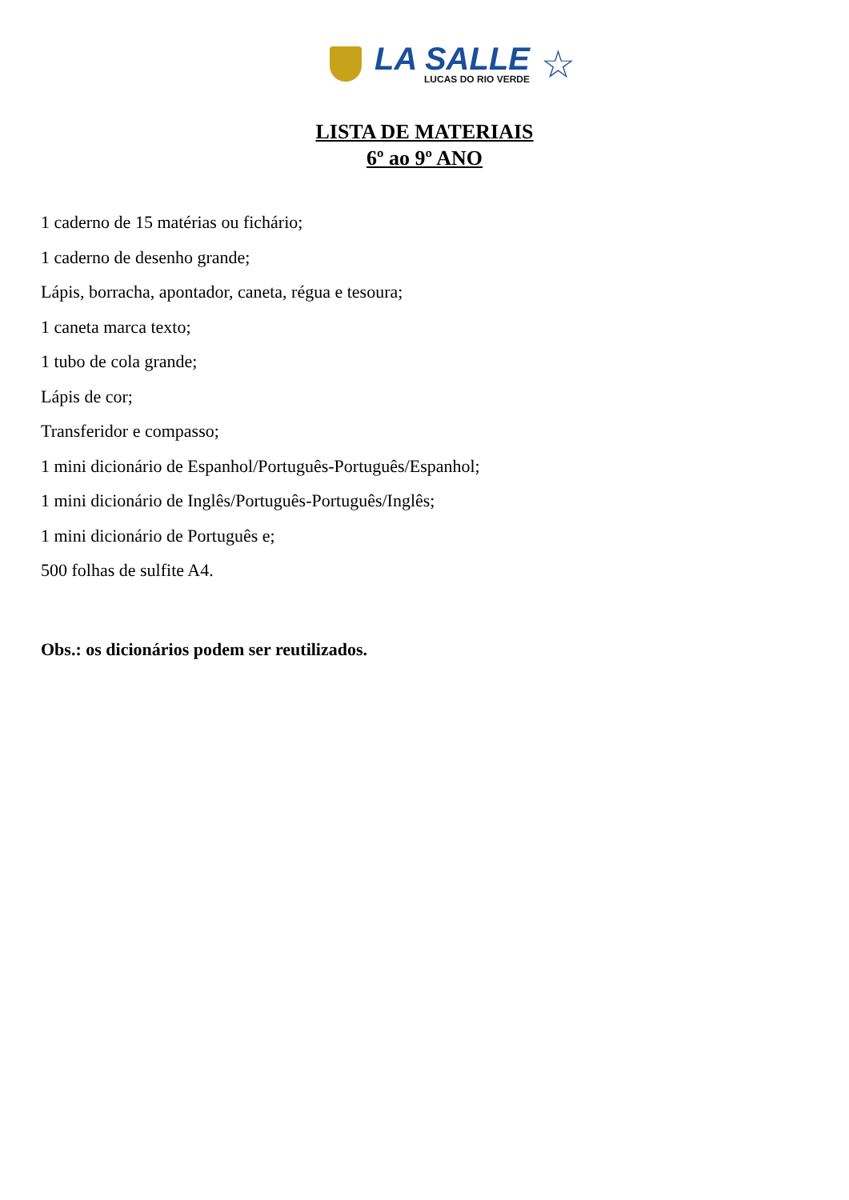LA SALLE
LUCAS DO RIO VERDE
☆
LISTA DE MATERIAIS
6º ao 9º ANO
1 caderno de 15 matérias ou fichário;
1 caderno de desenho grande;
Lápis, borracha, apontador, caneta, régua e tesoura;
1 caneta marca texto;
1 tubo de cola grande;
Lápis de cor;
Transferidor e compasso;
1 mini dicionário de Espanhol/Português-Português/Espanhol;
1 mini dicionário de Inglês/Português-Português/Inglês;
1 mini dicionário de Português e;
500 folhas de sulfite A4.
Obs.: os dicionários podem ser reutilizados.